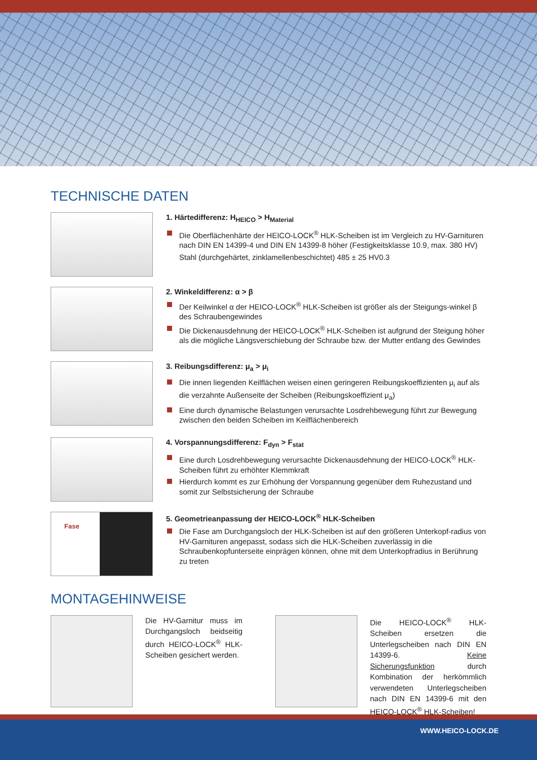TECHNISCHE DATEN
1. Härtedifferenz: H<sub>HEICO</sub> > H<sub>Material</sub>
Die Oberflächenhärte der HEICO-LOCK<sup>®</sup> HLK-Scheiben ist im Vergleich zu HV-Garnituren nach DIN EN 14399-4 und DIN EN 14399-8 höher (Festigkeitsklasse 10.9, max. 380 HV)
Stahl (durchgehärtet, zinklamellenbeschichtet) 485 ± 25 HV0.3
2. Winkeldifferenz: α > β
Der Keilwinkel α der HEICO-LOCK<sup>®</sup> HLK-Scheiben ist größer als der Steigungs-winkel β des Schraubengewindes
Die Dickenausdehnung der HEICO-LOCK<sup>®</sup> HLK-Scheiben ist aufgrund der Steigung höher als die mögliche Längsverschiebung der Schraube bzw. der Mutter entlang des Gewindes
3. Reibungsdifferenz: μ<sub>a</sub> > μ<sub>i</sub>
Die innen liegenden Keilflächen weisen einen geringeren Reibungskoeffizienten μ<sub>i</sub> auf als die verzahnte Außenseite der Scheiben (Reibungskoeffizient μ<sub>a</sub>)
Eine durch dynamische Belastungen verursachte Losdrehbewegung führt zur Bewegung zwischen den beiden Scheiben im Keilflächenbereich
4. Vorspannungsdifferenz: F<sub>dyn</sub> > F<sub>stat</sub>
Eine durch Losdrehbewegung verursachte Dickenausdehnung der HEICO-LOCK<sup>®</sup> HLK-Scheiben führt zu erhöhter Klemmkraft
Hierdurch kommt es zur Erhöhung der Vorspannung gegenüber dem Ruhezustand und somit zur Selbstsicherung der Schraube
Fase
5. Geometrieanpassung der HEICO-LOCK<sup>®</sup> HLK-Scheiben
Die Fase am Durchgangsloch der HLK-Scheiben ist auf den größeren Unterkopf-radius von HV-Garnituren angepasst, sodass sich die HLK-Scheiben zuverlässig in die Schraubenkopfunterseite einprägen können, ohne mit dem Unterkopfradius in Berührung zu treten
MONTAGEHINWEISE
Die HV-Garnitur muss im Durchgangsloch beidseitig durch HEICO-LOCK<sup>®</sup> HLK-Scheiben gesichert werden.
Die HEICO-LOCK<sup>®</sup> HLK-Scheiben ersetzen die Unterlegscheiben nach DIN EN 14399-6. Keine Sicherungsfunktion durch Kombination der herkömmlich verwendeten Unterlegscheiben nach DIN EN 14399-6 mit den HEICO-LOCK<sup>®</sup> HLK-Scheiben!
WWW.HEICO-LOCK.DE